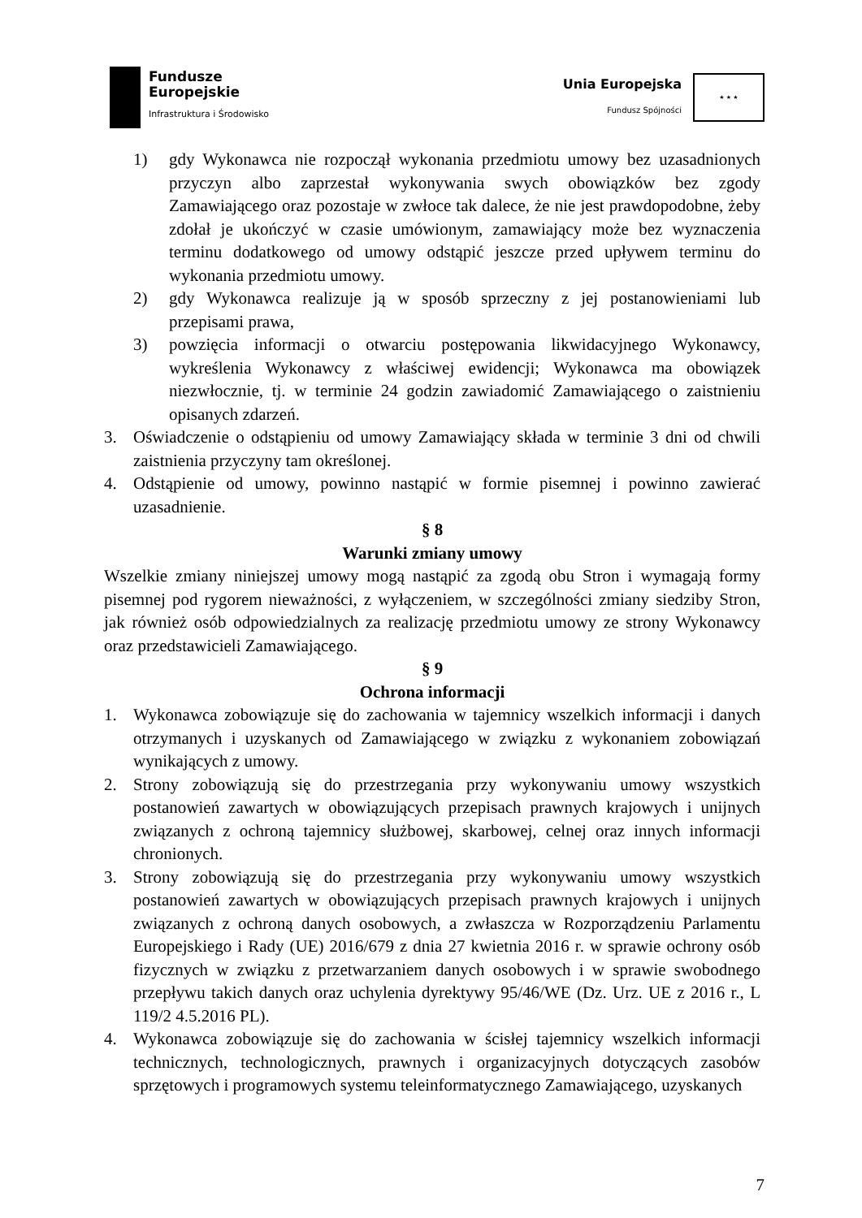Fundusze
Europejskie
Infrastruktura i Środowisko
Unia Europejska
Fundusz Spójności
★ ★ ★
1) gdy Wykonawca nie rozpoczął wykonania przedmiotu umowy bez uzasadnionych przyczyn albo zaprzestał wykonywania swych obowiązków bez zgody Zamawiającego oraz pozostaje w zwłoce tak dalece, że nie jest prawdopodobne, żeby zdołał je ukończyć w czasie umówionym, zamawiający może bez wyznaczenia terminu dodatkowego od umowy odstąpić jeszcze przed upływem terminu do wykonania przedmiotu umowy.
2) gdy Wykonawca realizuje ją w sposób sprzeczny z jej postanowieniami lub przepisami prawa,
3) powzięcia informacji o otwarciu postępowania likwidacyjnego Wykonawcy, wykreślenia Wykonawcy z właściwej ewidencji; Wykonawca ma obowiązek niezwłocznie, tj. w terminie 24 godzin zawiadomić Zamawiającego o zaistnieniu opisanych zdarzeń.
3. Oświadczenie o odstąpieniu od umowy Zamawiający składa w terminie 3 dni od chwili zaistnienia przyczyny tam określonej.
4. Odstąpienie od umowy, powinno nastąpić w formie pisemnej i powinno zawierać uzasadnienie.
§ 8
Warunki zmiany umowy
Wszelkie zmiany niniejszej umowy mogą nastąpić za zgodą obu Stron i wymagają formy pisemnej pod rygorem nieważności, z wyłączeniem, w szczególności zmiany siedziby Stron, jak również osób odpowiedzialnych za realizację przedmiotu umowy ze strony Wykonawcy oraz przedstawicieli Zamawiającego.
§ 9
Ochrona informacji
1. Wykonawca zobowiązuje się do zachowania w tajemnicy wszelkich informacji i danych otrzymanych i uzyskanych od Zamawiającego w związku z wykonaniem zobowiązań wynikających z umowy.
2. Strony zobowiązują się do przestrzegania przy wykonywaniu umowy wszystkich postanowień zawartych w obowiązujących przepisach prawnych krajowych i unijnych związanych z ochroną tajemnicy służbowej, skarbowej, celnej oraz innych informacji chronionych.
3. Strony zobowiązują się do przestrzegania przy wykonywaniu umowy wszystkich postanowień zawartych w obowiązujących przepisach prawnych krajowych i unijnych związanych z ochroną danych osobowych, a zwłaszcza w Rozporządzeniu Parlamentu Europejskiego i Rady (UE) 2016/679 z dnia 27 kwietnia 2016 r. w sprawie ochrony osób fizycznych w związku z przetwarzaniem danych osobowych i w sprawie swobodnego przepływu takich danych oraz uchylenia dyrektywy 95/46/WE (Dz. Urz. UE z 2016 r., L 119/2 4.5.2016 PL).
4. Wykonawca zobowiązuje się do zachowania w ścisłej tajemnicy wszelkich informacji technicznych, technologicznych, prawnych i organizacyjnych dotyczących zasobów sprzętowych i programowych systemu teleinformatycznego Zamawiającego, uzyskanych
7